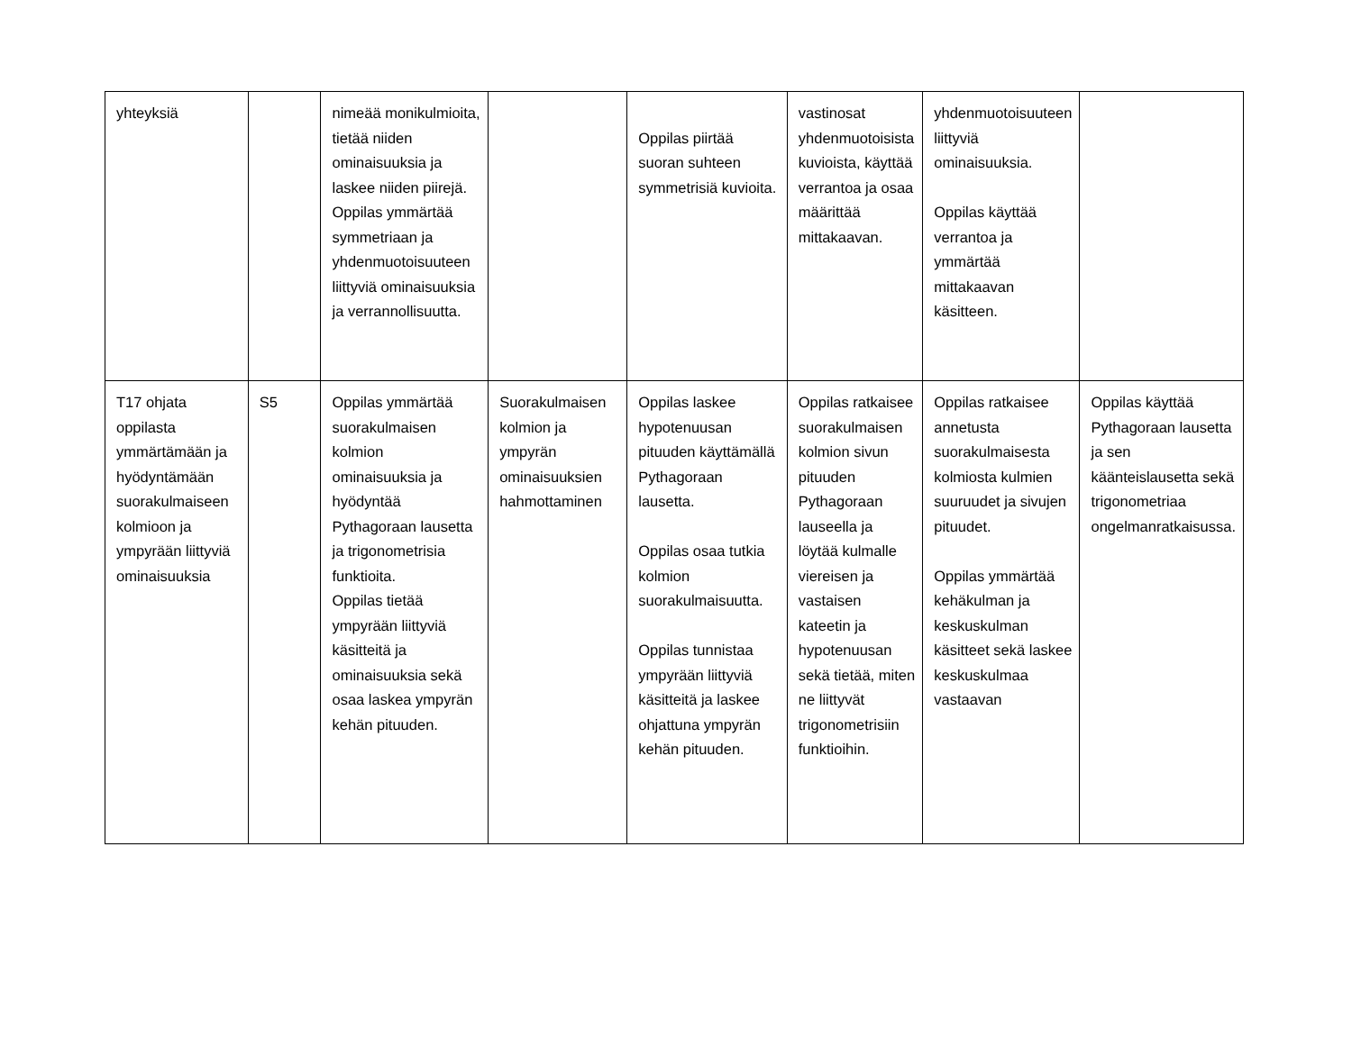| yhteyksiä | | nimeää monikulmioita, tietää niiden ominaisuuksia ja laskee niiden piirejä. Oppilas ymmärtää symmetriaan ja yhdenmuotoisuuteen liittyviä ominaisuuksia ja verrannollisuutta. | | Oppilas piirtää suoran suhteen symmetrisiä kuvioita. | vastinosat yhdenmuotoisista kuvioista, käyttää verrantoa ja osaa määrittää mittakaavan. | yhdenmuotoisuuteen liittyviä ominaisuuksia. Oppilas käyttää verrantoa ja ymmärtää mittakaavan käsitteen. | |
| T17 ohjata oppilasta ymmärtämään ja hyödyntämään suorakulmaiseen kolmioon ja ympyrään liittyviä ominaisuuksia | S5 | Oppilas ymmärtää suorakulmaisen kolmion ominaisuuksia ja hyödyntää Pythagoraan lausetta ja trigonometrisia funktioita. Oppilas tietää ympyrään liittyviä käsitteitä ja ominaisuuksia sekä osaa laskea ympyrän kehän pituuden. | Suorakulmaisen kolmion ja ympyrän ominaisuuksien hahmottaminen | Oppilas laskee hypotenuusan pituuden käyttämällä Pythagoraan lausetta. Oppilas osaa tutkia kolmion suorakulmaisuutta. Oppilas tunnistaa ympyrään liittyviä käsitteitä ja laskee ohjattuna ympyrän kehän pituuden. | Oppilas ratkaisee suorakulmaisen kolmion sivun pituuden Pythagoraan lauseella ja löytää kulmalle viereisen ja vastaisen kateetin ja hypotenuusan sekä tietää, miten ne liittyvät trigonometrisiin funktioihin. | Oppilas ratkaisee annetusta suorakulmaisesta kolmiosta kulmien suuruudet ja sivujen pituudet. Oppilas ymmärtää kehäkulman ja keskuskulman käsitteet sekä laskee keskuskulmaa vastaavan | Oppilas käyttää Pythagoraan lausetta ja sen käänteislausetta sekä trigonometriaa ongelmanratkaisussa. |